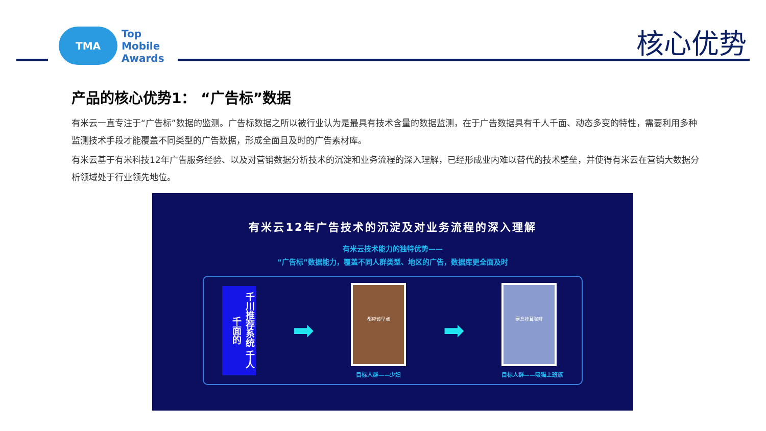TMA
Top
Mobile
Awards
核心优势
产品的核心优势1： “广告标”数据
有米云一直专注于“广告标”数据的监测。广告标数据之所以被行业认为是最具有技术含量的数据监测，在于广告数据具有千人千面、动态多变的特性，需要利用多种监测技术手段才能覆盖不同类型的广告数据，形成全面且及时的广告素材库。
有米云基于有米科技12年广告服务经验、以及对营销数据分析技术的沉淀和业务流程的深入理解，已经形成业内难以替代的技术壁垒，并使得有米云在营销大数据分析领域处于行业领先地位。
有米云12年广告技术的沉淀及对业务流程的深入理解
有米云技术能力的独特优势——
“广告标”数据能力，覆盖不同人群类型、地区的广告，数据库更全面及时
千川推荐系统 千人千面的
➡
都应该早点
目标人群——少妇
➡
两盒挂耳咖啡
目标人群——吸猫上班族